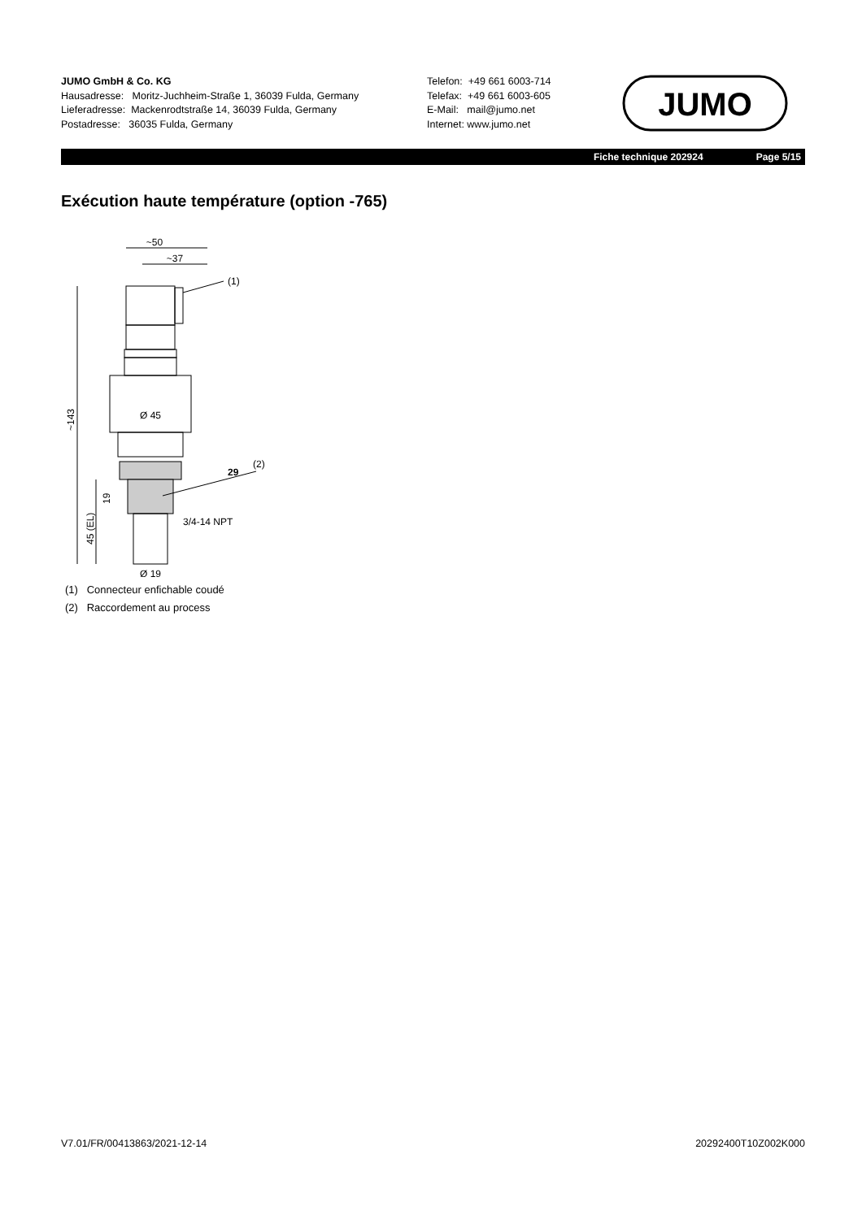JUMO GmbH & Co. KG
Hausadresse: Moritz-Juchheim-Straße 1, 36039 Fulda, Germany
Lieferadresse: Mackenrodtstraße 14, 36039 Fulda, Germany
Postadresse: 36035 Fulda, Germany
Telefon: +49 661 6003-714
Telefax: +49 661 6003-605
E-Mail: mail@jumo.net
Internet: www.jumo.net
JUMO
Fiche technique 202924 Page 5/15
Exécution haute température (option -765)
~50
~37
(1)
(2)
Ø 45
29
3/4-14 NPT
Ø 19
~143
45 (EL)
19
(1) Connecteur enfichable coudé
(2) Raccordement au process
V7.01/FR/00413863/2021-12-14 20292400T10Z002K000